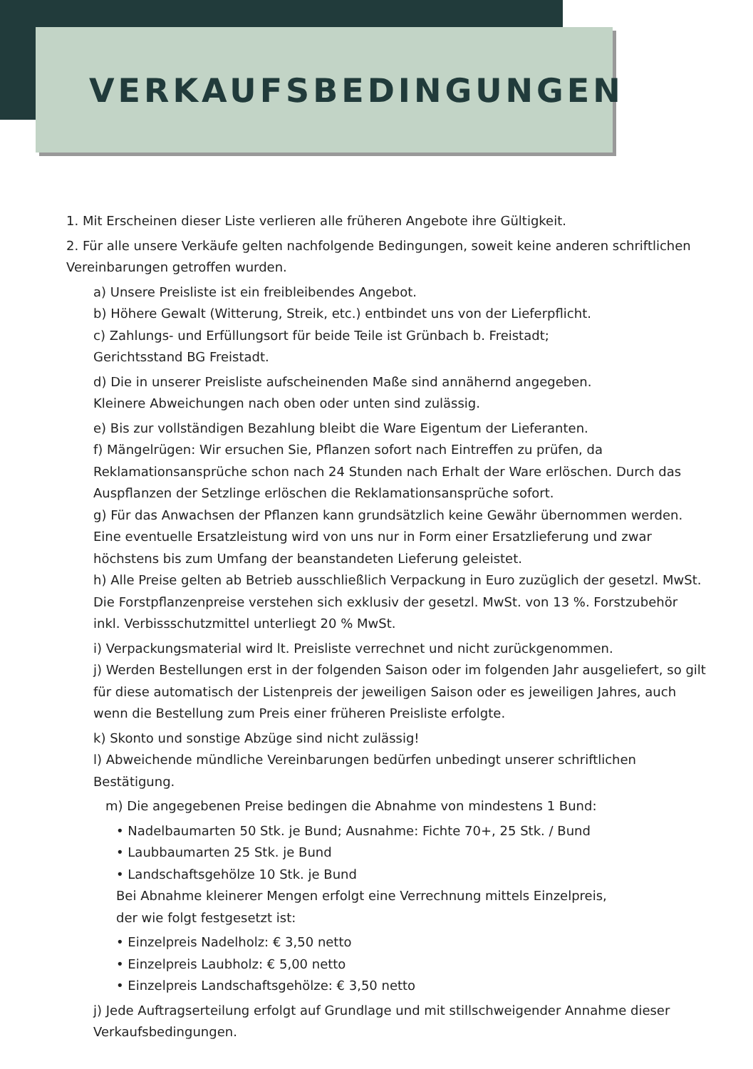VERKAUFSBEDINGUNGEN
1. Mit Erscheinen dieser Liste verlieren alle früheren Angebote ihre Gültigkeit.
2. Für alle unsere Verkäufe gelten nachfolgende Bedingungen, soweit keine anderen schriftlichen Vereinbarungen getroffen wurden.
a) Unsere Preisliste ist ein freibleibendes Angebot.
b) Höhere Gewalt (Witterung, Streik, etc.) entbindet uns von der Lieferpflicht.
c) Zahlungs- und Erfüllungsort für beide Teile ist Grünbach b. Freistadt;
Gerichtsstand BG Freistadt.
d) Die in unserer Preisliste aufscheinenden Maße sind annähernd angegeben.
Kleinere Abweichungen nach oben oder unten sind zulässig.
e) Bis zur vollständigen Bezahlung bleibt die Ware Eigentum der Lieferanten.
f) Mängelrügen: Wir ersuchen Sie, Pflanzen sofort nach Eintreffen zu prüfen, da Reklamationsansprüche schon nach 24 Stunden nach Erhalt der Ware erlöschen. Durch das Auspflanzen der Setzlinge erlöschen die Reklamationsansprüche sofort.
g) Für das Anwachsen der Pflanzen kann grundsätzlich keine Gewähr übernommen werden. Eine eventuelle Ersatzleistung wird von uns nur in Form einer Ersatzlieferung und zwar höchstens bis zum Umfang der beanstandeten Lieferung geleistet.
h) Alle Preise gelten ab Betrieb ausschließlich Verpackung in Euro zuzüglich der gesetzl. MwSt. Die Forstpflanzenpreise verstehen sich exklusiv der gesetzl. MwSt. von 13 %. Forstzubehör inkl. Verbissschutzmittel unterliegt 20 % MwSt.
i) Verpackungsmaterial wird lt. Preisliste verrechnet und nicht zurückgenommen.
j) Werden Bestellungen erst in der folgenden Saison oder im folgenden Jahr ausgeliefert, so gilt für diese automatisch der Listenpreis der jeweiligen Saison oder es jeweiligen Jahres, auch wenn die Bestellung zum Preis einer früheren Preisliste erfolgte.
k) Skonto und sonstige Abzüge sind nicht zulässig!
l) Abweichende mündliche Vereinbarungen bedürfen unbedingt unserer schriftlichen Bestätigung.
m) Die angegebenen Preise bedingen die Abnahme von mindestens 1 Bund:
• Nadelbaumarten 50 Stk. je Bund; Ausnahme: Fichte 70+, 25 Stk. / Bund
• Laubbaumarten 25 Stk. je Bund
• Landschaftsgehölze 10 Stk. je Bund
Bei Abnahme kleinerer Mengen erfolgt eine Verrechnung mittels Einzelpreis,
der wie folgt festgesetzt ist:
• Einzelpreis Nadelholz: € 3,50 netto
• Einzelpreis Laubholz: € 5,00 netto
• Einzelpreis Landschaftsgehölze: € 3,50 netto
j) Jede Auftragserteilung erfolgt auf Grundlage und mit stillschweigender Annahme dieser Verkaufsbedingungen.